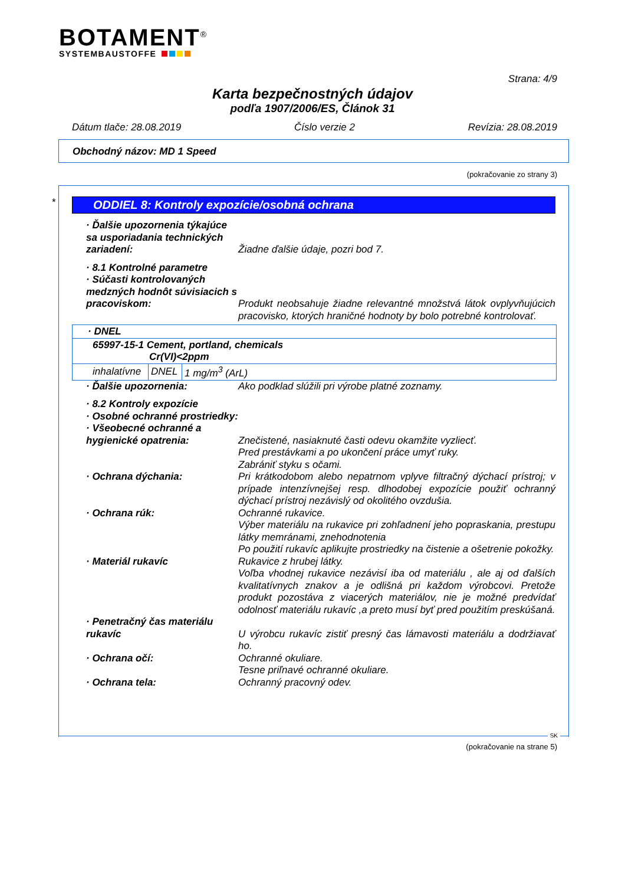BOTAMENT<sup>®</sup>
SYSTEMBAUSTOFFE
Strana: 4/9
Karta bezpečnostných údajov
podľa 1907/2006/ES, Článok 31
Dátum tlače: 28.08.2019 Číslo verzie 2 Revízia: 28.08.2019
Obchodný názov: MD 1 Speed
(pokračovanie zo strany 3)
*
ODDIEL 8: Kontroly expozície/osobná ochrana
· Ďalšie upozornenia týkajúce sa usporiadania technických zariadení:
Žiadne ďalšie údaje, pozri bod 7.
· 8.1 Kontrolné parametre
· Súčasti kontrolovaných medzných hodnôt súvisiacich s pracoviskom:
Produkt neobsahuje žiadne relevantné množstvá látok ovplyvňujúcich pracovisko, ktorých hraničné hodnoty by bolo potrebné kontrolovať.
| · DNEL | | |
| 65997-15-1 Cement, portland, chemicals Cr(VI)<2ppm | | |
| inhalatívne | DNEL | 1 mg/m<sup>3</sup> (ArL) |
· Ďalšie upozornenia: Ako podklad slúžili pri výrobe platné zoznamy.
· 8.2 Kontroly expozície
· Osobné ochranné prostriedky:
· Všeobecné ochranné a hygienické opatrenia:
Znečistené, nasiaknuté časti odevu okamžite vyzliecť.
Pred prestávkami a po ukončení práce umyť ruky.
Zabrániť styku s očami.
· Ochrana dýchania: Pri krátkodobom alebo nepatrnom vplyve filtračný dýchací prístroj; v prípade intenzívnejšej resp. dlhodobej expozície použiť ochranný dýchací prístroj nezávislý od okolitého ovzdušia.
· Ochrana rúk: Ochranné rukavice.
Výber materiálu na rukavice pri zohľadnení jeho popraskania, prestupu látky memránami, znehodnotenia
Po použití rukavíc aplikujte prostriedky na čistenie a ošetrenie pokožky.
· Materiál rukavíc Rukavice z hrubej látky.
Voľba vhodnej rukavice nezávisí iba od materiálu , ale aj od ďalších kvalitatívnych znakov a je odlišná pri každom výrobcovi. Pretože produkt pozostáva z viacerých materiálov, nie je možné predvídať odolnosť materiálu rukavíc ,a preto musí byť pred použitím preskúšaná.
· Penetračný čas materiálu rukavíc
U výrobcu rukavíc zistiť presný čas lámavosti materiálu a dodržiavať ho.
· Ochrana očí: Ochranné okuliare.
Tesne priľnavé ochranné okuliare.
· Ochrana tela: Ochranný pracovný odev.
SK
(pokračovanie na strane 5)